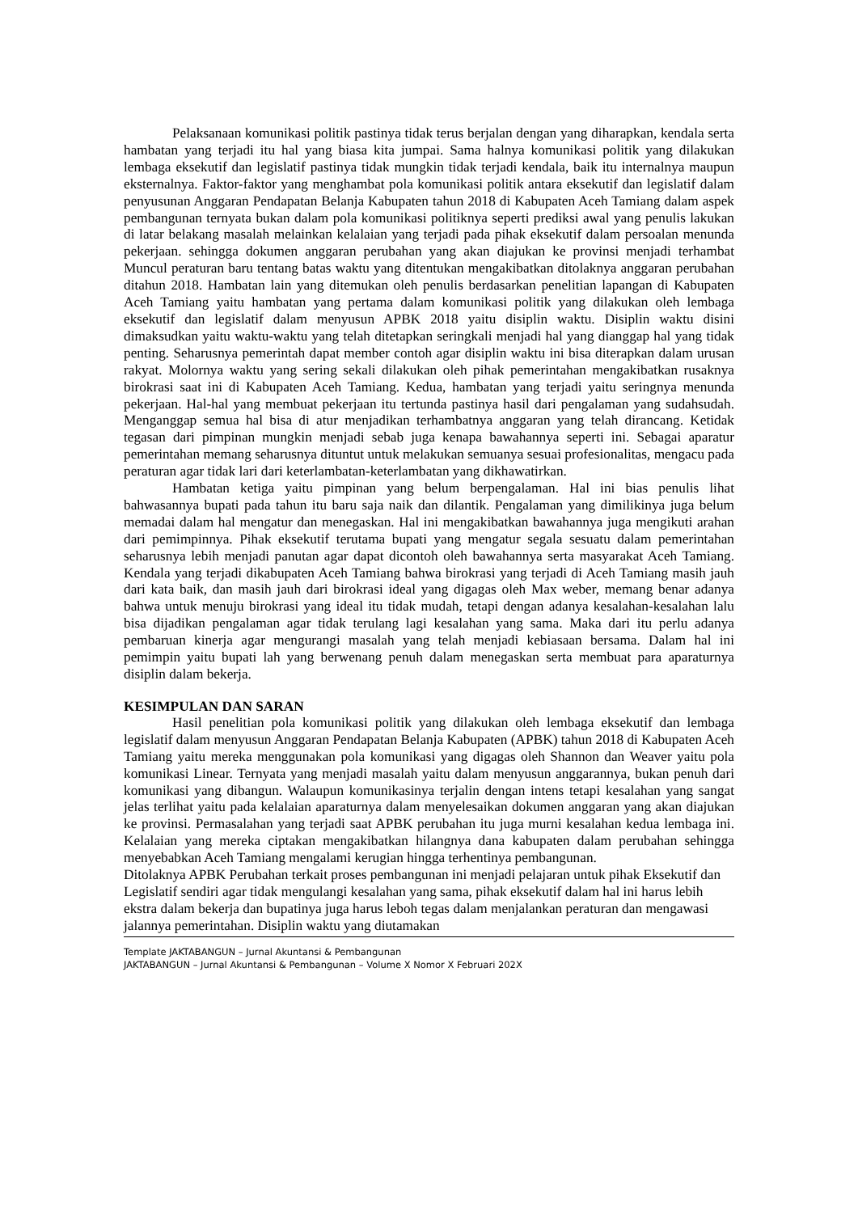Pelaksanaan komunikasi politik pastinya tidak terus berjalan dengan yang diharapkan, kendala serta hambatan yang terjadi itu hal yang biasa kita jumpai. Sama halnya komunikasi politik yang dilakukan lembaga eksekutif dan legislatif pastinya tidak mungkin tidak terjadi kendala, baik itu internalnya maupun eksternalnya. Faktor-faktor yang menghambat pola komunikasi politik antara eksekutif dan legislatif dalam penyusunan Anggaran Pendapatan Belanja Kabupaten tahun 2018 di Kabupaten Aceh Tamiang dalam aspek pembangunan ternyata bukan dalam pola komunikasi politiknya seperti prediksi awal yang penulis lakukan di latar belakang masalah melainkan kelalaian yang terjadi pada pihak eksekutif dalam persoalan menunda pekerjaan. sehingga dokumen anggaran perubahan yang akan diajukan ke provinsi menjadi terhambat Muncul peraturan baru tentang batas waktu yang ditentukan mengakibatkan ditolaknya anggaran perubahan ditahun 2018. Hambatan lain yang ditemukan oleh penulis berdasarkan penelitian lapangan di Kabupaten Aceh Tamiang yaitu hambatan yang pertama dalam komunikasi politik yang dilakukan oleh lembaga eksekutif dan legislatif dalam menyusun APBK 2018 yaitu disiplin waktu. Disiplin waktu disini dimaksudkan yaitu waktu-waktu yang telah ditetapkan seringkali menjadi hal yang dianggap hal yang tidak penting. Seharusnya pemerintah dapat member contoh agar disiplin waktu ini bisa diterapkan dalam urusan rakyat. Molornya waktu yang sering sekali dilakukan oleh pihak pemerintahan mengakibatkan rusaknya birokrasi saat ini di Kabupaten Aceh Tamiang. Kedua, hambatan yang terjadi yaitu seringnya menunda pekerjaan. Hal-hal yang membuat pekerjaan itu tertunda pastinya hasil dari pengalaman yang sudahsudah. Menganggap semua hal bisa di atur menjadikan terhambatnya anggaran yang telah dirancang. Ketidak tegasan dari pimpinan mungkin menjadi sebab juga kenapa bawahannya seperti ini. Sebagai aparatur pemerintahan memang seharusnya dituntut untuk melakukan semuanya sesuai profesionalitas, mengacu pada peraturan agar tidak lari dari keterlambatan-keterlambatan yang dikhawatirkan.
Hambatan ketiga yaitu pimpinan yang belum berpengalaman. Hal ini bias penulis lihat bahwasannya bupati pada tahun itu baru saja naik dan dilantik. Pengalaman yang dimilikinya juga belum memadai dalam hal mengatur dan menegaskan. Hal ini mengakibatkan bawahannya juga mengikuti arahan dari pemimpinnya. Pihak eksekutif terutama bupati yang mengatur segala sesuatu dalam pemerintahan seharusnya lebih menjadi panutan agar dapat dicontoh oleh bawahannya serta masyarakat Aceh Tamiang. Kendala yang terjadi dikabupaten Aceh Tamiang bahwa birokrasi yang terjadi di Aceh Tamiang masih jauh dari kata baik, dan masih jauh dari birokrasi ideal yang digagas oleh Max weber, memang benar adanya bahwa untuk menuju birokrasi yang ideal itu tidak mudah, tetapi dengan adanya kesalahan-kesalahan lalu bisa dijadikan pengalaman agar tidak terulang lagi kesalahan yang sama. Maka dari itu perlu adanya pembaruan kinerja agar mengurangi masalah yang telah menjadi kebiasaan bersama. Dalam hal ini pemimpin yaitu bupati lah yang berwenang penuh dalam menegaskan serta membuat para aparaturnya disiplin dalam bekerja.
KESIMPULAN DAN SARAN
Hasil penelitian pola komunikasi politik yang dilakukan oleh lembaga eksekutif dan lembaga legislatif dalam menyusun Anggaran Pendapatan Belanja Kabupaten (APBK) tahun 2018 di Kabupaten Aceh Tamiang yaitu mereka menggunakan pola komunikasi yang digagas oleh Shannon dan Weaver yaitu pola komunikasi Linear. Ternyata yang menjadi masalah yaitu dalam menyusun anggarannya, bukan penuh dari komunikasi yang dibangun. Walaupun komunikasinya terjalin dengan intens tetapi kesalahan yang sangat jelas terlihat yaitu pada kelalaian aparaturnya dalam menyelesaikan dokumen anggaran yang akan diajukan ke provinsi. Permasalahan yang terjadi saat APBK perubahan itu juga murni kesalahan kedua lembaga ini. Kelalaian yang mereka ciptakan mengakibatkan hilangnya dana kabupaten dalam perubahan sehingga menyebabkan Aceh Tamiang mengalami kerugian hingga terhentinya pembangunan.
Ditolaknya APBK Perubahan terkait proses pembangunan ini menjadi pelajaran untuk pihak Eksekutif dan Legislatif sendiri agar tidak mengulangi kesalahan yang sama, pihak eksekutif dalam hal ini harus lebih ekstra dalam bekerja dan bupatinya juga harus leboh tegas dalam menjalankan peraturan dan mengawasi jalannya pemerintahan. Disiplin waktu yang diutamakan
Template JAKTABANGUN – Jurnal Akuntansi & Pembangunan
JAKTABANGUN – Jurnal Akuntansi & Pembangunan – Volume X Nomor X Februari 202X